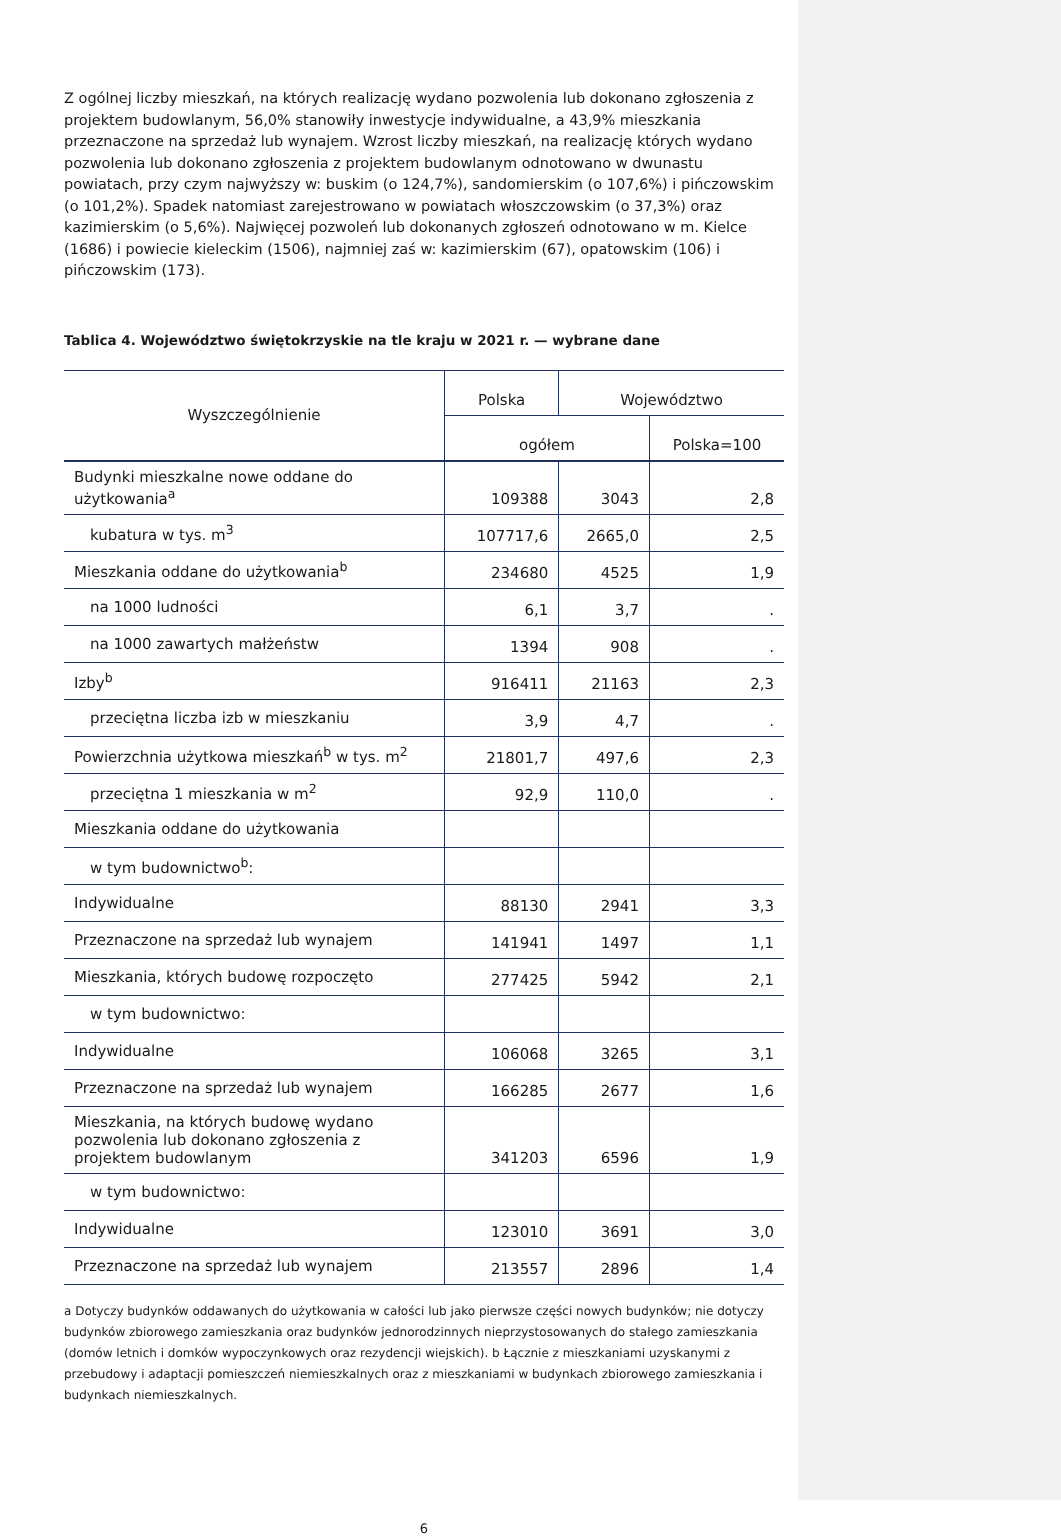Z ogólnej liczby mieszkań, na których realizację wydano pozwolenia lub dokonano zgłoszenia z projektem budowlanym, 56,0% stanowiły inwestycje indywidualne, a 43,9% mieszkania przeznaczone na sprzedaż lub wynajem. Wzrost liczby mieszkań, na realizację których wydano pozwolenia lub dokonano zgłoszenia z projektem budowlanym odnotowano w dwunastu powiatach, przy czym najwyższy w: buskim (o 124,7%), sandomierskim (o 107,6%) i pińczowskim (o 101,2%). Spadek natomiast zarejestrowano w powiatach włoszczowskim (o 37,3%) oraz kazimierskim (o 5,6%). Najwięcej pozwoleń lub dokonanych zgłoszeń odnotowano w m. Kielce (1686) i powiecie kieleckim (1506), najmniej zaś w: kazimierskim (67), opatowskim (106) i pińczowskim (173).
Tablica 4. Województwo świętokrzyskie na tle kraju w 2021 r. — wybrane dane
| Wyszczególnienie | Polska | Województwo | |
| --- | --- | --- | --- |
| | ogółem | | Polska=100 |
| Budynki mieszkalne nowe oddane do użytkowania<sup>a</sup> | 109388 | 3043 | 2,8 |
| kubatura w tys. m<sup>3</sup> | 107717,6 | 2665,0 | 2,5 |
| Mieszkania oddane do użytkowania<sup>b</sup> | 234680 | 4525 | 1,9 |
| na 1000 ludności | 6,1 | 3,7 | . |
| na 1000 zawartych małżeństw | 1394 | 908 | . |
| Izby<sup>b</sup> | 916411 | 21163 | 2,3 |
| przeciętna liczba izb w mieszkaniu | 3,9 | 4,7 | . |
| Powierzchnia użytkowa mieszkań<sup>b</sup> w tys. m<sup>2</sup> | 21801,7 | 497,6 | 2,3 |
| przeciętna 1 mieszkania w m<sup>2</sup> | 92,9 | 110,0 | . |
| Mieszkania oddane do użytkowania | | | |
| w tym budownictwo<sup>b</sup>: | | | |
| Indywidualne | 88130 | 2941 | 3,3 |
| Przeznaczone na sprzedaż lub wynajem | 141941 | 1497 | 1,1 |
| Mieszkania, których budowę rozpoczęto | 277425 | 5942 | 2,1 |
| w tym budownictwo: | | | |
| Indywidualne | 106068 | 3265 | 3,1 |
| Przeznaczone na sprzedaż lub wynajem | 166285 | 2677 | 1,6 |
| Mieszkania, na których budowę wydano pozwolenia lub dokonano zgłoszenia z projektem budowlanym | 341203 | 6596 | 1,9 |
| w tym budownictwo: | | | |
| Indywidualne | 123010 | 3691 | 3,0 |
| Przeznaczone na sprzedaż lub wynajem | 213557 | 2896 | 1,4 |
a Dotyczy budynków oddawanych do użytkowania w całości lub jako pierwsze części nowych budynków; nie dotyczy budynków zbiorowego zamieszkania oraz budynków jednorodzinnych nieprzystosowanych do stałego zamieszkania (domów letnich i domków wypoczynkowych oraz rezydencji wiejskich). b Łącznie z mieszkaniami uzyskanymi z przebudowy i adaptacji pomieszczeń niemieszkalnych oraz z mieszkaniami w budynkach zbiorowego zamieszkania i budynkach niemieszkalnych.
6